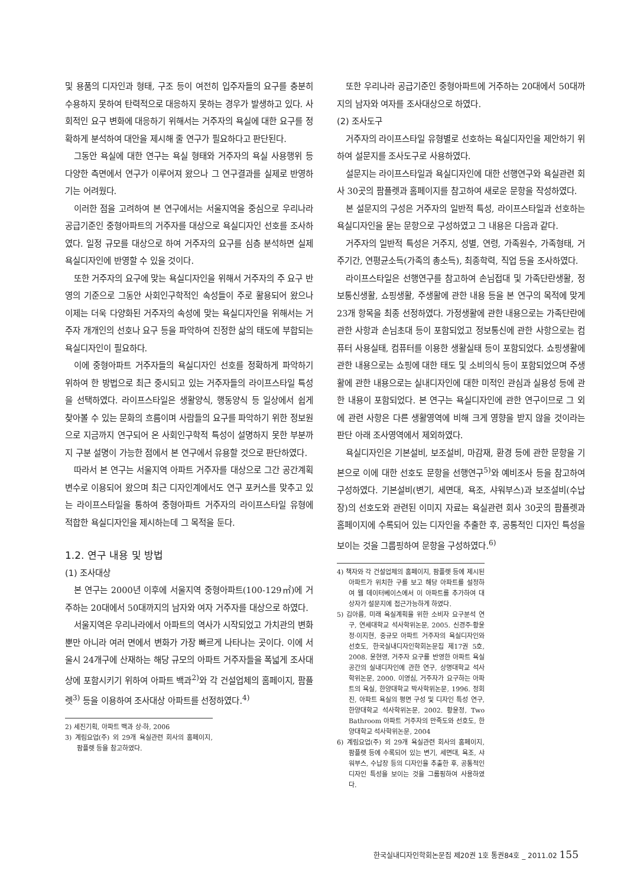및 용품의 디자인과 형태, 구조 등이 여전히 입주자들의 요구를 충분히 수용하지 못하여 탄력적으로 대응하지 못하는 경우가 발생하고 있다. 사회적인 요구 변화에 대응하기 위해서는 거주자의 욕실에 대한 요구를 정확하게 분석하여 대안을 제시해 줄 연구가 필요하다고 판단된다.
그동안 욕실에 대한 연구는 욕실 형태와 거주자의 욕실 사용행위 등 다양한 측면에서 연구가 이루어져 왔으나 그 연구결과를 실제로 반영하기는 어려웠다.
이러한 점을 고려하여 본 연구에서는 서울지역을 중심으로 우리나라 공급기준인 중형아파트의 거주자를 대상으로 욕실디자인 선호를 조사하였다. 일정 규모를 대상으로 하여 거주자의 요구를 심층 분석하면 실제 욕실디자인에 반영할 수 있을 것이다.
또한 거주자의 요구에 맞는 욕실디자인을 위해서 거주자의 주 요구 반영의 기준으로 그동안 사회인구학적인 속성들이 주로 활용되어 왔으나 이제는 더욱 다양화된 거주자의 속성에 맞는 욕실디자인을 위해서는 거주자 개개인의 선호나 요구 등을 파악하여 진정한 삶의 태도에 부합되는 욕실디자인이 필요하다.
이에 중형아파트 거주자들의 욕실디자인 선호를 정확하게 파악하기 위하여 한 방법으로 최근 중시되고 있는 거주자들의 라이프스타일 특성을 선택하였다. 라이프스타일은 생활양식, 행동양식 등 일상에서 쉽게 찾아볼 수 있는 문화의 흐름이며 사람들의 요구를 파악하기 위한 정보원으로 지금까지 연구되어 온 사회인구학적 특성이 설명하지 못한 부분까지 구분 설명이 가능한 점에서 본 연구에서 유용할 것으로 판단하였다.
따라서 본 연구는 서울지역 아파트 거주자를 대상으로 그간 공간계획 변수로 이용되어 왔으며 최근 디자인계에서도 연구 포커스를 맞추고 있는 라이프스타일을 통하여 중형아파트 거주자의 라이프스타일 유형에 적합한 욕실디자인을 제시하는데 그 목적을 둔다.
1.2. 연구 내용 및 방법
(1) 조사대상
본 연구는 2000년 이후에 서울지역 중형아파트(100-129㎡)에 거주하는 20대에서 50대까지의 남자와 여자 거주자를 대상으로 하였다.
서울지역은 우리나라에서 아파트의 역사가 시작되었고 가치관의 변화뿐만 아니라 여러 면에서 변화가 가장 빠르게 나타나는 곳이다. 이에 서울시 24개구에 산재하는 해당 규모의 아파트 거주자들을 폭넓게 조사대상에 포함시키기 위하여 아파트 백과<sup>2)</sup>와 각 건설업체의 홈페이지, 팜플렛<sup>3)</sup> 등을 이용하여 조사대상 아파트를 선정하였다.<sup>4)</sup>
2) 세진기획, 아파트 백과 상·하, 2006
3) 계림요업(주) 외 29개 욕실관련 회사의 홈페이지, 팜플렛 등을 참고하였다.
또한 우리나라 공급기준인 중형아파트에 거주하는 20대에서 50대까지의 남자와 여자를 조사대상으로 하였다.
(2) 조사도구
거주자의 라이프스타일 유형별로 선호하는 욕실디자인을 제안하기 위하여 설문지를 조사도구로 사용하였다.
설문지는 라이프스타일과 욕실디자인에 대한 선행연구와 욕실관련 회사 30곳의 팜플렛과 홈페이지를 참고하여 새로운 문항을 작성하였다.
본 설문지의 구성은 거주자의 일반적 특성, 라이프스타일과 선호하는 욕실디자인을 묻는 문항으로 구성하였고 그 내용은 다음과 같다.
거주자의 일반적 특성은 거주지, 성별, 연령, 가족원수, 가족형태, 거주기간, 연평균소득(가족의 총소득), 최종학력, 직업 등을 조사하였다.
라이프스타일은 선행연구를 참고하여 손님접대 및 가족단란생활, 정보통신생활, 쇼핑생활, 주생활에 관한 내용 등을 본 연구의 목적에 맞게 23개 항목을 최종 선정하였다. 가정생활에 관한 내용으로는 가족단란에 관한 사항과 손님초대 등이 포함되었고 정보통신에 관한 사항으로는 컴퓨터 사용실태, 컴퓨터를 이용한 생활실태 등이 포함되었다. 쇼핑생활에 관한 내용으로는 쇼핑에 대한 태도 및 소비의식 등이 포함되었으며 주생활에 관한 내용으로는 실내디자인에 대한 미적인 관심과 실용성 등에 관한 내용이 포함되었다. 본 연구는 욕실디자인에 관한 연구이므로 그 외에 관련 사항은 다른 생활영역에 비해 크게 영향을 받지 않을 것이라는 판단 아래 조사영역에서 제외하였다.
욕실디자인은 기본설비, 보조설비, 마감재, 환경 등에 관한 문항을 기본으로 이에 대한 선호도 문항을 선행연구<sup>5)</sup>와 예비조사 등을 참고하여 구성하였다. 기본설비(변기, 세면대, 욕조, 샤워부스)과 보조설비(수납장)의 선호도와 관련된 이미지 자료는 욕실관련 회사 30곳의 팜플렛과 홈페이지에 수록되어 있는 디자인을 추출한 후, 공통적인 디자인 특성을 보이는 것을 그룹핑하여 문항을 구성하였다.<sup>6)</sup>
4) 책자와 각 건설업체의 홈페이지, 팜플렛 등에 제시된 아파트가 위치한 구를 보고 해당 아파트를 설정하여 웹 데이터베이스에서 이 아파트를 추가하여 대상자가 설문지에 접근가능하게 하였다.
5) 김아름, 미래 욕실계획을 위한 소비자 요구분석 연구, 연세대학교 석사학위논문, 2005. 신경주·황윤정·이지현, 중규모 아파트 거주자의 욕실디자인와 선호도, 한국실내디자인학회논문집 제17권 5호, 2008. 윤현영, 거주자 요구를 반영한 아파트 욕실공간의 실내디자인에 관한 연구, 상명대학교 석사학위논문, 2000. 이영심, 거주자가 요구하는 아파트의 욕실, 한양대학교 박사학위논문, 1996. 정회진, 아파트 욕실의 평면 구성 및 디자인 특성 연구, 한양대학교 석사학위논문, 2002. 황윤정, Two Bathroom 아파트 거주자의 만족도와 선호도, 한양대학교 석사학위논문, 2004
6) 계림요업(주) 외 29개 욕실관련 회사의 홈페이지, 팜플렛 등에 수록되어 있는 변기, 세면대, 욕조, 샤워부스, 수납장 등의 디자인을 추출한 후, 공통적인 디자인 특성을 보이는 것을 그룹핑하여 사용하였다.
한국실내디자인학회논문집 제20권 1호 통권84호 _ 2011.02 155